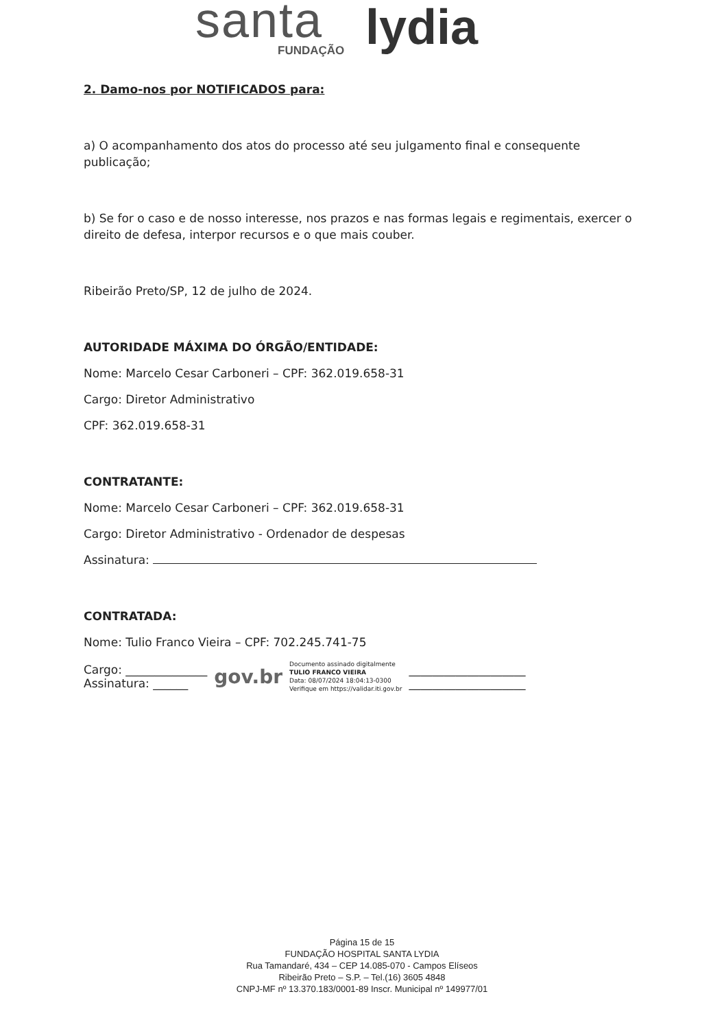santa FUNDAÇÃO lydia
2. Damo-nos por NOTIFICADOS para:
a) O acompanhamento dos atos do processo até seu julgamento final e consequente publicação;
b) Se for o caso e de nosso interesse, nos prazos e nas formas legais e regimentais, exercer o direito de defesa, interpor recursos e o que mais couber.
Ribeirão Preto/SP, 12 de julho de 2024.
AUTORIDADE MÁXIMA DO ÓRGÃO/ENTIDADE:
Nome: Marcelo Cesar Carboneri – CPF: 362.019.658-31
Cargo: Diretor Administrativo
CPF: 362.019.658-31
CONTRATANTE:
Nome: Marcelo Cesar Carboneri – CPF: 362.019.658-31
Cargo: Diretor Administrativo - Ordenador de despesas
Assinatura:
CONTRATADA:
Nome: Tulio Franco Vieira – CPF: 702.245.741-75
Cargo: ______________
Assinatura: ______
gov.br
Documento assinado digitalmente
TULIO FRANCO VIEIRA
Data: 08/07/2024 18:04:13-0300
Verifique em https://validar.iti.gov.br
____________________
____________________
Página 15 de 15
FUNDAÇÃO HOSPITAL SANTA LYDIA
Rua Tamandaré, 434 – CEP 14.085-070 - Campos Elíseos
Ribeirão Preto – S.P. – Tel.(16) 3605 4848
CNPJ-MF nº 13.370.183/0001-89 Inscr. Municipal nº 149977/01